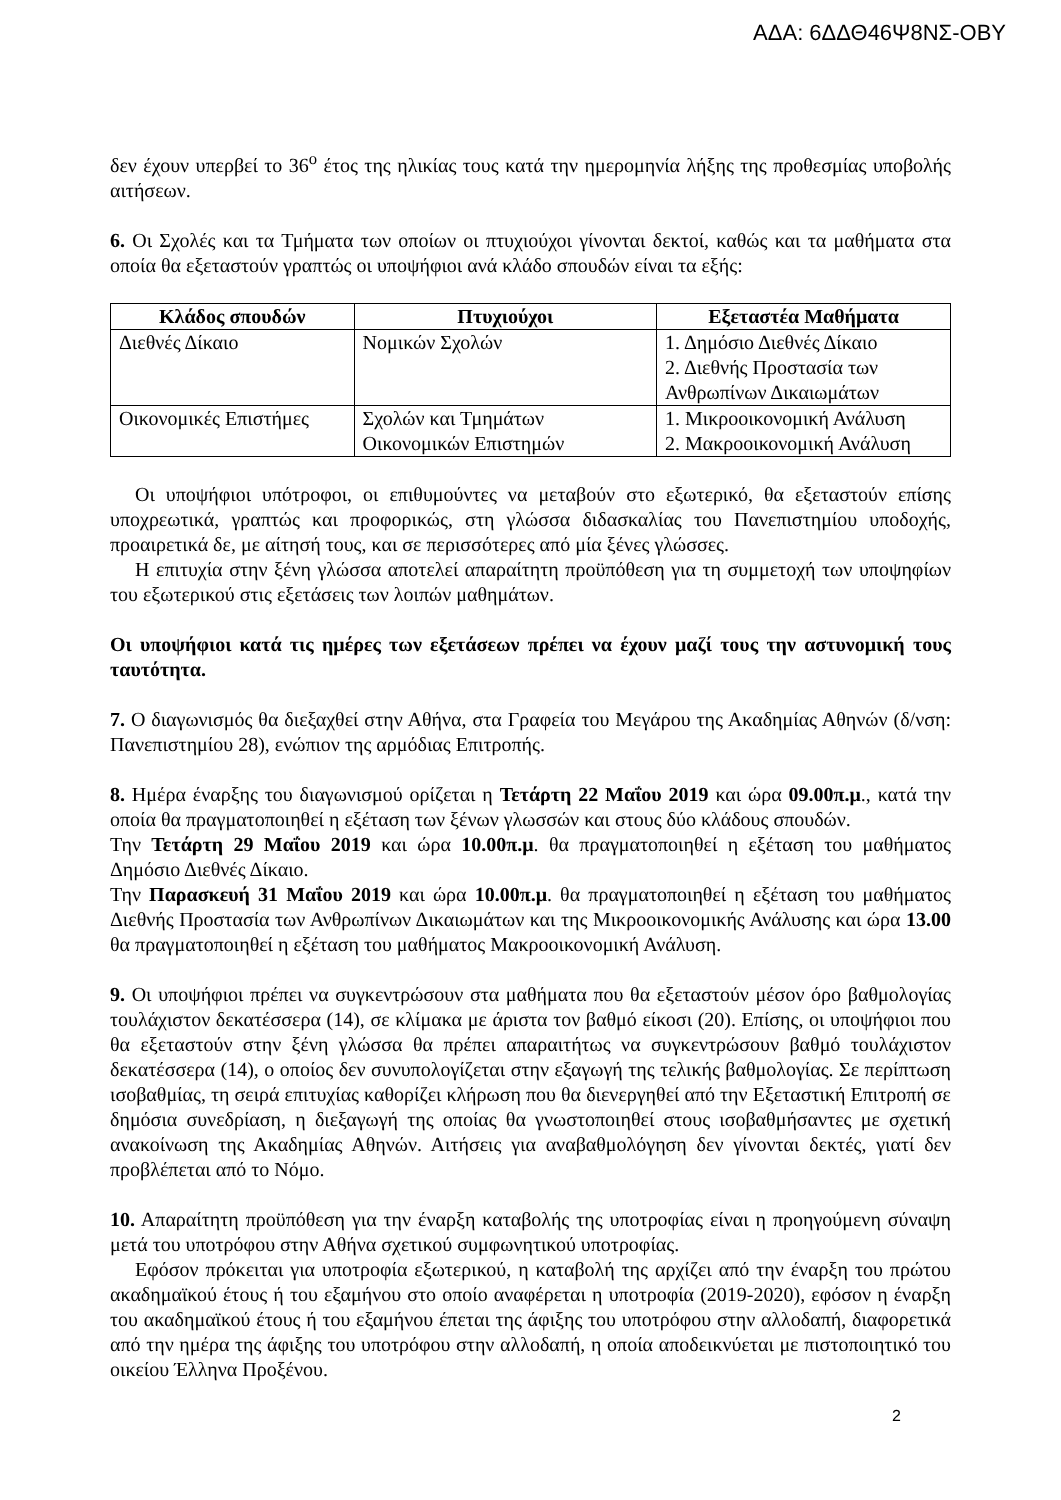ΑΔΑ: 6ΔΔΘ46Ψ8ΝΣ-ΟΒΥ
δεν έχουν υπερβεί το 36<sup>ο</sup> έτος της ηλικίας τους κατά την ημερομηνία λήξης της προθεσμίας υποβολής αιτήσεων.
6. Οι Σχολές και τα Τμήματα των οποίων οι πτυχιούχοι γίνονται δεκτοί, καθώς και τα μαθήματα στα οποία θα εξεταστούν γραπτώς οι υποψήφιοι ανά κλάδο σπουδών είναι τα εξής:
| Κλάδος σπουδών | Πτυχιούχοι | Εξεταστέα Μαθήματα |
| --- | --- | --- |
| Διεθνές Δίκαιο | Νομικών Σχολών | 1. Δημόσιο Διεθνές Δίκαιο 2. Διεθνής Προστασία των Ανθρωπίνων Δικαιωμάτων |
| Οικονομικές Επιστήμες | Σχολών και Τμημάτων Οικονομικών Επιστημών | 1. Μικροοικονομική Ανάλυση 2. Μακροοικονομική Ανάλυση |
Οι υποψήφιοι υπότροφοι, οι επιθυμούντες να μεταβούν στο εξωτερικό, θα εξεταστούν επίσης υποχρεωτικά, γραπτώς και προφορικώς, στη γλώσσα διδασκαλίας του Πανεπιστημίου υποδοχής, προαιρετικά δε, με αίτησή τους, και σε περισσότερες από μία ξένες γλώσσες.
Η επιτυχία στην ξένη γλώσσα αποτελεί απαραίτητη προϋπόθεση για τη συμμετοχή των υποψηφίων του εξωτερικού στις εξετάσεις των λοιπών μαθημάτων.
Οι υποψήφιοι κατά τις ημέρες των εξετάσεων πρέπει να έχουν μαζί τους την αστυνομική τους ταυτότητα.
7. Ο διαγωνισμός θα διεξαχθεί στην Αθήνα, στα Γραφεία του Μεγάρου της Ακαδημίας Αθηνών (δ/νση: Πανεπιστημίου 28), ενώπιον της αρμόδιας Επιτροπής.
8. Ημέρα έναρξης του διαγωνισμού ορίζεται η Τετάρτη 22 Μαΐου 2019 και ώρα 09.00π.μ., κατά την οποία θα πραγματοποιηθεί η εξέταση των ξένων γλωσσών και στους δύο κλάδους σπουδών.
Την Τετάρτη 29 Μαΐου 2019 και ώρα 10.00π.μ. θα πραγματοποιηθεί η εξέταση του μαθήματος Δημόσιο Διεθνές Δίκαιο.
Την Παρασκευή 31 Μαΐου 2019 και ώρα 10.00π.μ. θα πραγματοποιηθεί η εξέταση του μαθήματος Διεθνής Προστασία των Ανθρωπίνων Δικαιωμάτων και της Μικροοικονομικής Ανάλυσης και ώρα 13.00 θα πραγματοποιηθεί η εξέταση του μαθήματος Μακροοικονομική Ανάλυση.
9. Οι υποψήφιοι πρέπει να συγκεντρώσουν στα μαθήματα που θα εξεταστούν μέσον όρο βαθμολογίας τουλάχιστον δεκατέσσερα (14), σε κλίμακα με άριστα τον βαθμό είκοσι (20). Επίσης, οι υποψήφιοι που θα εξεταστούν στην ξένη γλώσσα θα πρέπει απαραιτήτως να συγκεντρώσουν βαθμό τουλάχιστον δεκατέσσερα (14), ο οποίος δεν συνυπολογίζεται στην εξαγωγή της τελικής βαθμολογίας. Σε περίπτωση ισοβαθμίας, τη σειρά επιτυχίας καθορίζει κλήρωση που θα διενεργηθεί από την Εξεταστική Επιτροπή σε δημόσια συνεδρίαση, η διεξαγωγή της οποίας θα γνωστοποιηθεί στους ισοβαθμήσαντες με σχετική ανακοίνωση της Ακαδημίας Αθηνών. Αιτήσεις για αναβαθμολόγηση δεν γίνονται δεκτές, γιατί δεν προβλέπεται από το Νόμο.
10. Απαραίτητη προϋπόθεση για την έναρξη καταβολής της υποτροφίας είναι η προηγούμενη σύναψη μετά του υποτρόφου στην Αθήνα σχετικού συμφωνητικού υποτροφίας.
Εφόσον πρόκειται για υποτροφία εξωτερικού, η καταβολή της αρχίζει από την έναρξη του πρώτου ακαδημαϊκού έτους ή του εξαμήνου στο οποίο αναφέρεται η υποτροφία (2019-2020), εφόσον η έναρξη του ακαδημαϊκού έτους ή του εξαμήνου έπεται της άφιξης του υποτρόφου στην αλλοδαπή, διαφορετικά από την ημέρα της άφιξης του υποτρόφου στην αλλοδαπή, η οποία αποδεικνύεται με πιστοποιητικό του οικείου Έλληνα Προξένου.
2